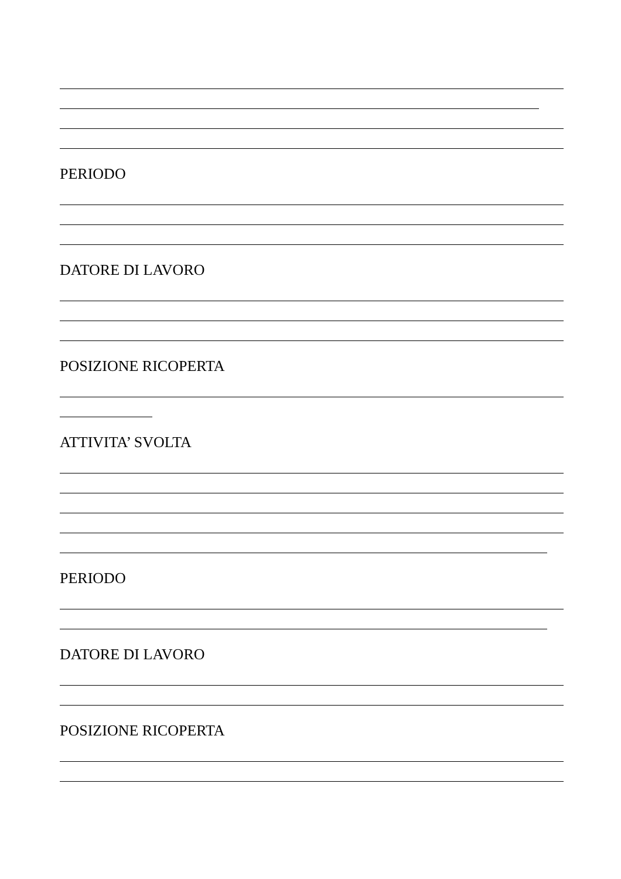PERIODO
DATORE DI LAVORO
POSIZIONE RICOPERTA
ATTIVITA’ SVOLTA
PERIODO
DATORE DI LAVORO
POSIZIONE RICOPERTA